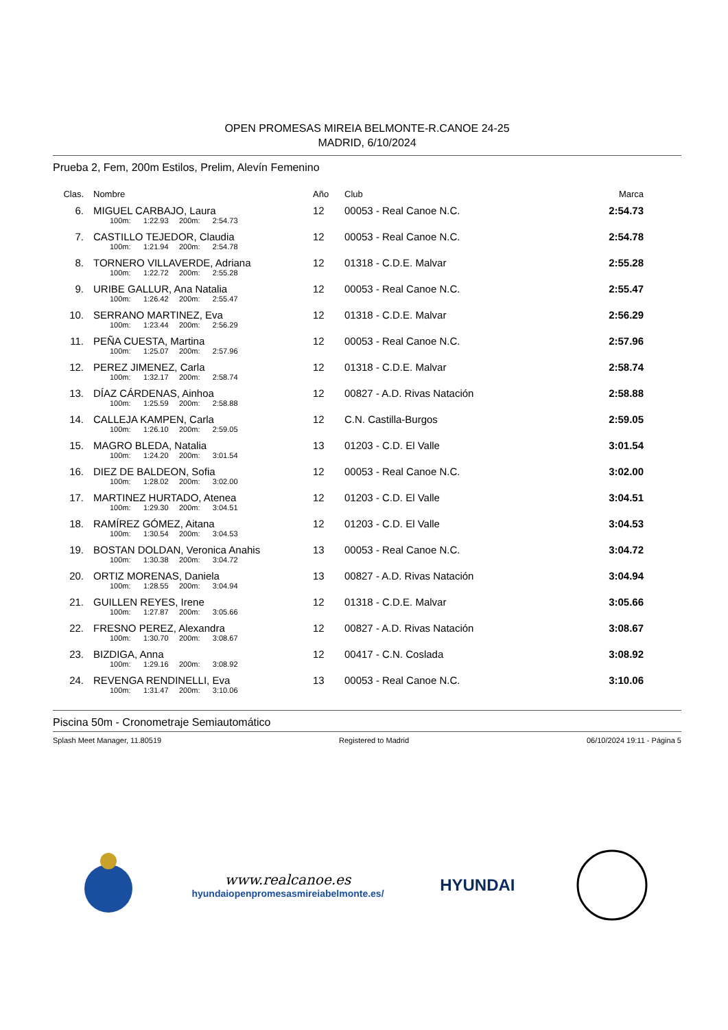OPEN PROMESAS MIREIA BELMONTE-R.CANOE 24-25
MADRID, 6/10/2024
Prueba 2, Fem, 200m Estilos, Prelim, Alevín Femenino
| Clas. | Nombre | Año | Club | Marca |
| --- | --- | --- | --- | --- |
| 6. | MIGUEL CARBAJO, Laura | 12 | 00053 - Real Canoe N.C. | 2:54.73 |
| | 100m: 1:22.93 200m: 2:54.73 | | | |
| 7. | CASTILLO TEJEDOR, Claudia | 12 | 00053 - Real Canoe N.C. | 2:54.78 |
| | 100m: 1:21.94 200m: 2:54.78 | | | |
| 8. | TORNERO VILLAVERDE, Adriana | 12 | 01318 - C.D.E. Malvar | 2:55.28 |
| | 100m: 1:22.72 200m: 2:55.28 | | | |
| 9. | URIBE GALLUR, Ana Natalia | 12 | 00053 - Real Canoe N.C. | 2:55.47 |
| | 100m: 1:26.42 200m: 2:55.47 | | | |
| 10. | SERRANO MARTINEZ, Eva | 12 | 01318 - C.D.E. Malvar | 2:56.29 |
| | 100m: 1:23.44 200m: 2:56.29 | | | |
| 11. | PEÑA CUESTA, Martina | 12 | 00053 - Real Canoe N.C. | 2:57.96 |
| | 100m: 1:25.07 200m: 2:57.96 | | | |
| 12. | PEREZ JIMENEZ, Carla | 12 | 01318 - C.D.E. Malvar | 2:58.74 |
| | 100m: 1:32.17 200m: 2:58.74 | | | |
| 13. | DÍAZ CÁRDENAS, Ainhoa | 12 | 00827 - A.D. Rivas Natación | 2:58.88 |
| | 100m: 1:25.59 200m: 2:58.88 | | | |
| 14. | CALLEJA KAMPEN, Carla | 12 | C.N. Castilla-Burgos | 2:59.05 |
| | 100m: 1:26.10 200m: 2:59.05 | | | |
| 15. | MAGRO BLEDA, Natalia | 13 | 01203 - C.D. El Valle | 3:01.54 |
| | 100m: 1:24.20 200m: 3:01.54 | | | |
| 16. | DIEZ DE BALDEON, Sofia | 12 | 00053 - Real Canoe N.C. | 3:02.00 |
| | 100m: 1:28.02 200m: 3:02.00 | | | |
| 17. | MARTINEZ HURTADO, Atenea | 12 | 01203 - C.D. El Valle | 3:04.51 |
| | 100m: 1:29.30 200m: 3:04.51 | | | |
| 18. | RAMÍREZ GÓMEZ, Aitana | 12 | 01203 - C.D. El Valle | 3:04.53 |
| | 100m: 1:30.54 200m: 3:04.53 | | | |
| 19. | BOSTAN DOLDAN, Veronica Anahis | 13 | 00053 - Real Canoe N.C. | 3:04.72 |
| | 100m: 1:30.38 200m: 3:04.72 | | | |
| 20. | ORTIZ MORENAS, Daniela | 13 | 00827 - A.D. Rivas Natación | 3:04.94 |
| | 100m: 1:28.55 200m: 3:04.94 | | | |
| 21. | GUILLEN REYES, Irene | 12 | 01318 - C.D.E. Malvar | 3:05.66 |
| | 100m: 1:27.87 200m: 3:05.66 | | | |
| 22. | FRESNO PEREZ, Alexandra | 12 | 00827 - A.D. Rivas Natación | 3:08.67 |
| | 100m: 1:30.70 200m: 3:08.67 | | | |
| 23. | BIZDIGA, Anna | 12 | 00417 - C.N. Coslada | 3:08.92 |
| | 100m: 1:29.16 200m: 3:08.92 | | | |
| 24. | REVENGA RENDINELLI, Eva | 13 | 00053 - Real Canoe N.C. | 3:10.06 |
| | 100m: 1:31.47 200m: 3:10.06 | | | |
Piscina 50m - Cronometraje Semiautomático
Splash Meet Manager, 11.80519 Registered to Madrid 06/10/2024 19:11 - Página 5
www.realcanoe.es
hyundaiopenpromesasmireiabelmonte.es/
HYUNDAI